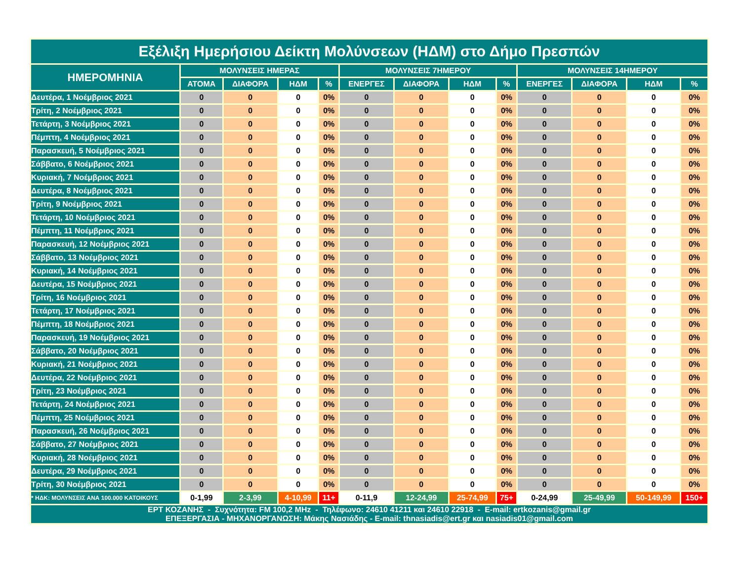| Εξέλιξη Ημερήσιου Δείκτη Μολύνσεων (ΗΔΜ) στο Δήμο Πρεσπών | | | | | | | | | | | | |
| --- | --- | --- | --- | --- | --- | --- | --- | --- | --- | --- | --- | --- |
| ΗΜΕΡΟΜΗΝΙΑ | ΜΟΛΥΝΣΕΙΣ ΗΜΕΡΑΣ | | | | ΜΟΛΥΝΣΕΙΣ 7ΗΜΕΡΟΥ | | | | ΜΟΛΥΝΣΕΙΣ 14ΗΜΕΡΟΥ | | | |
| | ΑΤΟΜΑ | ΔΙΑΦΟΡΑ | ΗΔΜ | % | ΕΝΕΡΓΕΣ | ΔΙΑΦΟΡΑ | ΗΔΜ | % | ΕΝΕΡΓΕΣ | ΔΙΑΦΟΡΑ | ΗΔΜ | % |
| Δευτέρα, 1 Νοέμβριος 2021 | 0 | 0 | 0 | 0% | 0 | 0 | 0 | 0% | 0 | 0 | 0 | 0% |
| Τρίτη, 2 Νοέμβριος 2021 | 0 | 0 | 0 | 0% | 0 | 0 | 0 | 0% | 0 | 0 | 0 | 0% |
| Τετάρτη, 3 Νοέμβριος 2021 | 0 | 0 | 0 | 0% | 0 | 0 | 0 | 0% | 0 | 0 | 0 | 0% |
| Πέμπτη, 4 Νοέμβριος 2021 | 0 | 0 | 0 | 0% | 0 | 0 | 0 | 0% | 0 | 0 | 0 | 0% |
| Παρασκευή, 5 Νοέμβριος 2021 | 0 | 0 | 0 | 0% | 0 | 0 | 0 | 0% | 0 | 0 | 0 | 0% |
| Σάββατο, 6 Νοέμβριος 2021 | 0 | 0 | 0 | 0% | 0 | 0 | 0 | 0% | 0 | 0 | 0 | 0% |
| Κυριακή, 7 Νοέμβριος 2021 | 0 | 0 | 0 | 0% | 0 | 0 | 0 | 0% | 0 | 0 | 0 | 0% |
| Δευτέρα, 8 Νοέμβριος 2021 | 0 | 0 | 0 | 0% | 0 | 0 | 0 | 0% | 0 | 0 | 0 | 0% |
| Τρίτη, 9 Νοέμβριος 2021 | 0 | 0 | 0 | 0% | 0 | 0 | 0 | 0% | 0 | 0 | 0 | 0% |
| Τετάρτη, 10 Νοέμβριος 2021 | 0 | 0 | 0 | 0% | 0 | 0 | 0 | 0% | 0 | 0 | 0 | 0% |
| Πέμπτη, 11 Νοέμβριος 2021 | 0 | 0 | 0 | 0% | 0 | 0 | 0 | 0% | 0 | 0 | 0 | 0% |
| Παρασκευή, 12 Νοέμβριος 2021 | 0 | 0 | 0 | 0% | 0 | 0 | 0 | 0% | 0 | 0 | 0 | 0% |
| Σάββατο, 13 Νοέμβριος 2021 | 0 | 0 | 0 | 0% | 0 | 0 | 0 | 0% | 0 | 0 | 0 | 0% |
| Κυριακή, 14 Νοέμβριος 2021 | 0 | 0 | 0 | 0% | 0 | 0 | 0 | 0% | 0 | 0 | 0 | 0% |
| Δευτέρα, 15 Νοέμβριος 2021 | 0 | 0 | 0 | 0% | 0 | 0 | 0 | 0% | 0 | 0 | 0 | 0% |
| Τρίτη, 16 Νοέμβριος 2021 | 0 | 0 | 0 | 0% | 0 | 0 | 0 | 0% | 0 | 0 | 0 | 0% |
| Τετάρτη, 17 Νοέμβριος 2021 | 0 | 0 | 0 | 0% | 0 | 0 | 0 | 0% | 0 | 0 | 0 | 0% |
| Πέμπτη, 18 Νοέμβριος 2021 | 0 | 0 | 0 | 0% | 0 | 0 | 0 | 0% | 0 | 0 | 0 | 0% |
| Παρασκευή, 19 Νοέμβριος 2021 | 0 | 0 | 0 | 0% | 0 | 0 | 0 | 0% | 0 | 0 | 0 | 0% |
| Σάββατο, 20 Νοέμβριος 2021 | 0 | 0 | 0 | 0% | 0 | 0 | 0 | 0% | 0 | 0 | 0 | 0% |
| Κυριακή, 21 Νοέμβριος 2021 | 0 | 0 | 0 | 0% | 0 | 0 | 0 | 0% | 0 | 0 | 0 | 0% |
| Δευτέρα, 22 Νοέμβριος 2021 | 0 | 0 | 0 | 0% | 0 | 0 | 0 | 0% | 0 | 0 | 0 | 0% |
| Τρίτη, 23 Νοέμβριος 2021 | 0 | 0 | 0 | 0% | 0 | 0 | 0 | 0% | 0 | 0 | 0 | 0% |
| Τετάρτη, 24 Νοέμβριος 2021 | 0 | 0 | 0 | 0% | 0 | 0 | 0 | 0% | 0 | 0 | 0 | 0% |
| Πέμπτη, 25 Νοέμβριος 2021 | 0 | 0 | 0 | 0% | 0 | 0 | 0 | 0% | 0 | 0 | 0 | 0% |
| Παρασκευή, 26 Νοέμβριος 2021 | 0 | 0 | 0 | 0% | 0 | 0 | 0 | 0% | 0 | 0 | 0 | 0% |
| Σάββατο, 27 Νοέμβριος 2021 | 0 | 0 | 0 | 0% | 0 | 0 | 0 | 0% | 0 | 0 | 0 | 0% |
| Κυριακή, 28 Νοέμβριος 2021 | 0 | 0 | 0 | 0% | 0 | 0 | 0 | 0% | 0 | 0 | 0 | 0% |
| Δευτέρα, 29 Νοέμβριος 2021 | 0 | 0 | 0 | 0% | 0 | 0 | 0 | 0% | 0 | 0 | 0 | 0% |
| Τρίτη, 30 Νοέμβριος 2021 | 0 | 0 | 0 | 0% | 0 | 0 | 0 | 0% | 0 | 0 | 0 | 0% |
| * ΗΔΚ: ΜΟΛΥΝΣΕΙΣ ΑΝΑ 100.000 ΚΑΤΟΙΚΟΥΣ | 0-1,99 | 2-3,99 | 4-10,99 | 11+ | 0-11,9 | 12-24,99 | 25-74,99 | 75+ | 0-24,99 | 25-49,99 | 50-149,99 | 150+ |
| ΕΡΤ ΚΟΖΑΝΗΣ - Συχνότητα: FM 100,2 MHz - Τηλέφωνο: 24610 41211 και 24610 22918 - E-mail: ertkozanis@gmail.gr ΕΠΕΞΕΡΓΑΣΙΑ - ΜΗΧΑΝΟΡΓΑΝΩΣΗ: Μάκης Νασιάδης - E-mail: thnasiadis@ert.gr και nasiadis01@gmail.com | | | | | | | | | | | | |